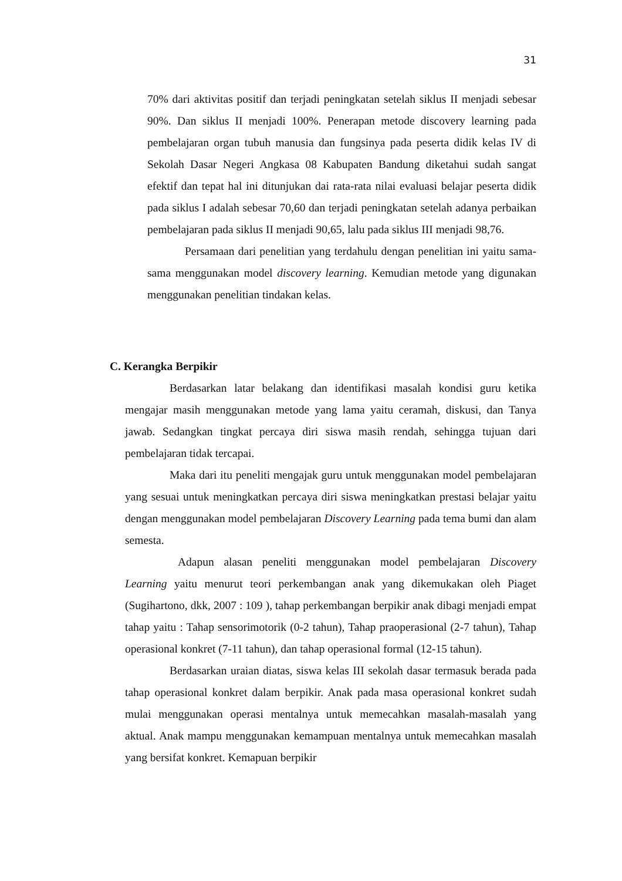31
70% dari aktivitas positif dan terjadi peningkatan setelah siklus II menjadi sebesar 90%. Dan siklus II menjadi 100%. Penerapan metode discovery learning pada pembelajaran organ tubuh manusia dan fungsinya pada peserta didik kelas IV di Sekolah Dasar Negeri Angkasa 08 Kabupaten Bandung diketahui sudah sangat efektif dan tepat hal ini ditunjukan dai rata-rata nilai evaluasi belajar peserta didik pada siklus I adalah sebesar 70,60 dan terjadi peningkatan setelah adanya perbaikan pembelajaran pada siklus II menjadi 90,65, lalu pada siklus III menjadi 98,76.
Persamaan dari penelitian yang terdahulu dengan penelitian ini yaitu sama-sama menggunakan model discovery learning. Kemudian metode yang digunakan menggunakan penelitian tindakan kelas.
C. Kerangka Berpikir
Berdasarkan latar belakang dan identifikasi masalah kondisi guru ketika mengajar masih menggunakan metode yang lama yaitu ceramah, diskusi, dan Tanya jawab. Sedangkan tingkat percaya diri siswa masih rendah, sehingga tujuan dari pembelajaran tidak tercapai.
Maka dari itu peneliti mengajak guru untuk menggunakan model pembelajaran yang sesuai untuk meningkatkan percaya diri siswa meningkatkan prestasi belajar yaitu dengan menggunakan model pembelajaran Discovery Learning pada tema bumi dan alam semesta.
Adapun alasan peneliti menggunakan model pembelajaran Discovery Learning yaitu menurut teori perkembangan anak yang dikemukakan oleh Piaget (Sugihartono, dkk, 2007 : 109 ), tahap perkembangan berpikir anak dibagi menjadi empat tahap yaitu : Tahap sensorimotorik (0-2 tahun), Tahap praoperasional (2-7 tahun), Tahap operasional konkret (7-11 tahun), dan tahap operasional formal (12-15 tahun).
Berdasarkan uraian diatas, siswa kelas III sekolah dasar termasuk berada pada tahap operasional konkret dalam berpikir. Anak pada masa operasional konkret sudah mulai menggunakan operasi mentalnya untuk memecahkan masalah-masalah yang aktual. Anak mampu menggunakan kemampuan mentalnya untuk memecahkan masalah yang bersifat konkret. Kemapuan berpikir